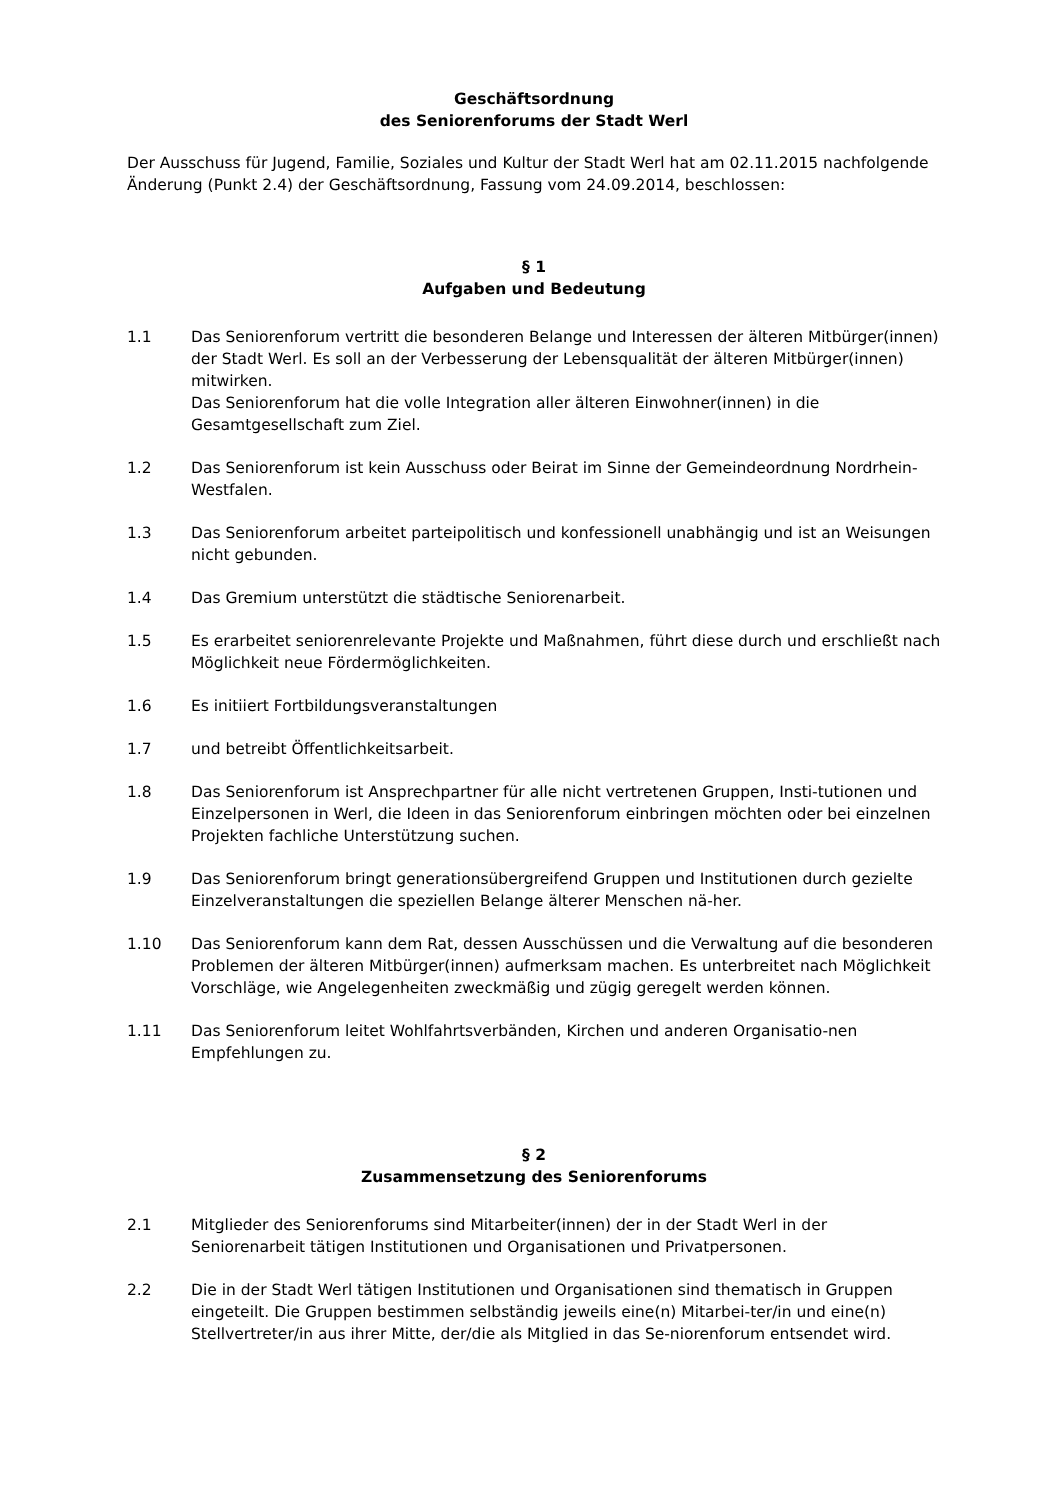Geschäftsordnung
des Seniorenforums der Stadt Werl
Der Ausschuss für Jugend, Familie, Soziales und Kultur der Stadt Werl hat am 02.11.2015 nachfolgende Änderung (Punkt 2.4) der Geschäftsordnung, Fassung vom 24.09.2014, beschlossen:
§ 1
Aufgaben und Bedeutung
1.1 Das Seniorenforum vertritt die besonderen Belange und Interessen der älteren Mitbürger(innen) der Stadt Werl. Es soll an der Verbesserung der Lebensqualität der älteren Mitbürger(innen) mitwirken.
Das Seniorenforum hat die volle Integration aller älteren Einwohner(innen) in die Gesamtgesellschaft zum Ziel.
1.2 Das Seniorenforum ist kein Ausschuss oder Beirat im Sinne der Gemeindeordnung Nordrhein-Westfalen.
1.3 Das Seniorenforum arbeitet parteipolitisch und konfessionell unabhängig und ist an Weisungen nicht gebunden.
1.4 Das Gremium unterstützt die städtische Seniorenarbeit.
1.5 Es erarbeitet seniorenrelevante Projekte und Maßnahmen, führt diese durch und erschließt nach Möglichkeit neue Fördermöglichkeiten.
1.6 Es initiiert Fortbildungsveranstaltungen
1.7 und betreibt Öffentlichkeitsarbeit.
1.8 Das Seniorenforum ist Ansprechpartner für alle nicht vertretenen Gruppen, Insti-tutionen und Einzelpersonen in Werl, die Ideen in das Seniorenforum einbringen möchten oder bei einzelnen Projekten fachliche Unterstützung suchen.
1.9 Das Seniorenforum bringt generationsübergreifend Gruppen und Institutionen durch gezielte Einzelveranstaltungen die speziellen Belange älterer Menschen nä-her.
1.10 Das Seniorenforum kann dem Rat, dessen Ausschüssen und die Verwaltung auf die besonderen Problemen der älteren Mitbürger(innen) aufmerksam machen. Es unterbreitet nach Möglichkeit Vorschläge, wie Angelegenheiten zweckmäßig und zügig geregelt werden können.
1.11 Das Seniorenforum leitet Wohlfahrtsverbänden, Kirchen und anderen Organisatio-nen Empfehlungen zu.
§ 2
Zusammensetzung des Seniorenforums
2.1 Mitglieder des Seniorenforums sind Mitarbeiter(innen) der in der Stadt Werl in der Seniorenarbeit tätigen Institutionen und Organisationen und Privatpersonen.
2.2 Die in der Stadt Werl tätigen Institutionen und Organisationen sind thematisch in Gruppen eingeteilt. Die Gruppen bestimmen selbständig jeweils eine(n) Mitarbei-ter/in und eine(n) Stellvertreter/in aus ihrer Mitte, der/die als Mitglied in das Se-niorenforum entsendet wird.